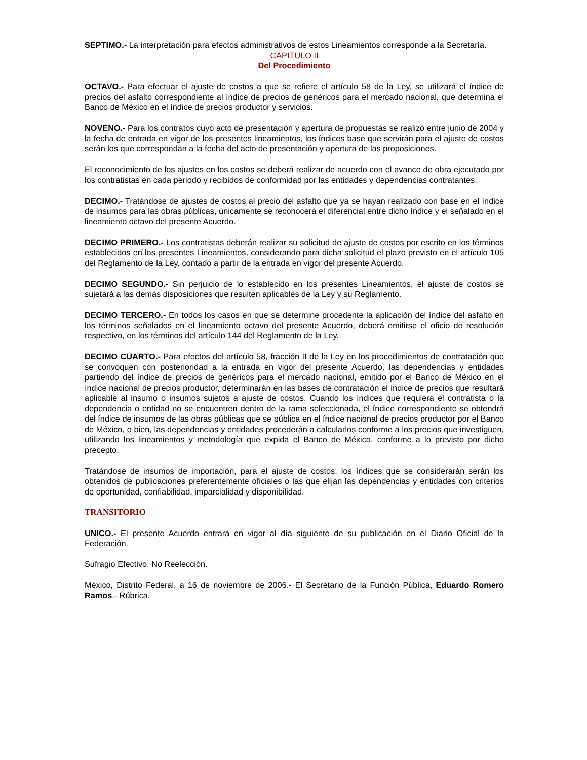SEPTIMO.- La interpretación para efectos administrativos de estos Lineamientos corresponde a la Secretaría.
CAPITULO II
Del Procedimiento
OCTAVO.- Para efectuar el ajuste de costos a que se refiere el artículo 58 de la Ley, se utilizará el índice de precios del asfalto correspondiente al índice de precios de genéricos para el mercado nacional, que determina el Banco de México en el índice de precios productor y servicios.
NOVENO.- Para los contratos cuyo acto de presentación y apertura de propuestas se realizó entre junio de 2004 y la fecha de entrada en vigor de los presentes lineamientos, los índices base que servirán para el ajuste de costos serán los que correspondan a la fecha del acto de presentación y apertura de las proposiciones.
El reconocimiento de los ajustes en los costos se deberá realizar de acuerdo con el avance de obra ejecutado por los contratistas en cada periodo y recibidos de conformidad por las entidades y dependencias contratantes.
DECIMO.- Tratándose de ajustes de costos al precio del asfalto que ya se hayan realizado con base en el índice de insumos para las obras públicas, únicamente se reconocerá el diferencial entre dicho índice y el señalado en el lineamiento octavo del presente Acuerdo.
DECIMO PRIMERO.- Los contratistas deberán realizar su solicitud de ajuste de costos por escrito en los términos establecidos en los presentes Lineamientos, considerando para dicha solicitud el plazo previsto en el artículo 105 del Reglamento de la Ley, contado a partir de la entrada en vigor del presente Acuerdo.
DECIMO SEGUNDO.- Sin perjuicio de lo establecido en los presentes Lineamientos, el ajuste de costos se sujetará a las demás disposiciones que resulten aplicables de la Ley y su Reglamento.
DECIMO TERCERO.- En todos los casos en que se determine procedente la aplicación del índice del asfalto en los términos señalados en el lineamiento octavo del presente Acuerdo, deberá emitirse el oficio de resolución respectivo, en los términos del artículo 144 del Reglamento de la Ley.
DECIMO CUARTO.- Para efectos del artículo 58, fracción II de la Ley en los procedimientos de contratación que se convoquen con posterioridad a la entrada en vigor del presente Acuerdo, las dependencias y entidades partiendo del índice de precios de genéricos para el mercado nacional, emitido por el Banco de México en el índice nacional de precios productor, determinarán en las bases de contratación el índice de precios que resultará aplicable al insumo o insumos sujetos a ajuste de costos. Cuando los índices que requiera el contratista o la dependencia o entidad no se encuentren dentro de la rama seleccionada, el índice correspondiente se obtendrá del índice de insumos de las obras públicas que se pública en el índice nacional de precios productor por el Banco de México, o bien, las dependencias y entidades procederán a calcularlos conforme a los precios que investiguen, utilizando los lineamientos y metodología que expida el Banco de México, conforme a lo previsto por dicho precepto.
Tratándose de insumos de importación, para el ajuste de costos, los índices que se considerarán serán los obtenidos de publicaciones preferentemente oficiales o las que elijan las dependencias y entidades con criterios de oportunidad, confiabilidad, imparcialidad y disponibilidad.
TRANSITORIO
UNICO.- El presente Acuerdo entrará en vigor al día siguiente de su publicación en el Diario Oficial de la Federación.
Sufragio Efectivo. No Reelección.
México, Distrito Federal, a 16 de noviembre de 2006.- El Secretario de la Función Pública, Eduardo Romero Ramos.- Rúbrica.